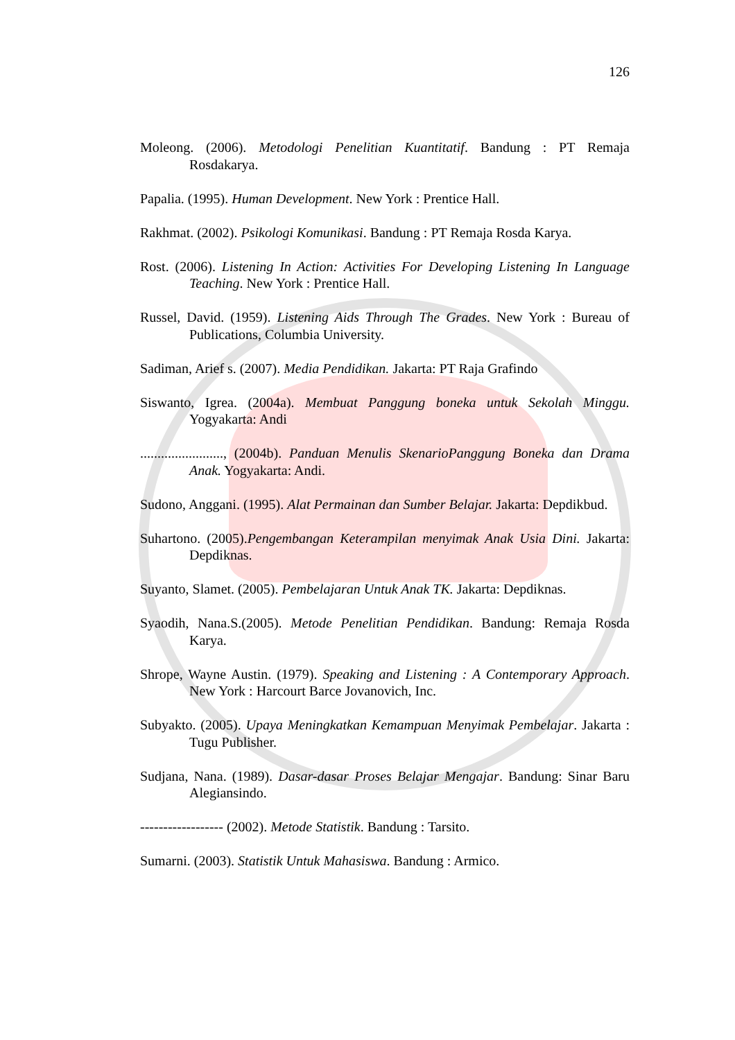126
Moleong. (2006). Metodologi Penelitian Kuantitatif. Bandung : PT Remaja Rosdakarya.
Papalia. (1995). Human Development. New York : Prentice Hall.
Rakhmat. (2002). Psikologi Komunikasi. Bandung : PT Remaja Rosda Karya.
Rost. (2006). Listening In Action: Activities For Developing Listening In Language Teaching. New York : Prentice Hall.
Russel, David. (1959). Listening Aids Through The Grades. New York : Bureau of Publications, Columbia University.
Sadiman, Arief s. (2007). Media Pendidikan. Jakarta: PT Raja Grafindo
Siswanto, Igrea. (2004a). Membuat Panggung boneka untuk Sekolah Minggu. Yogyakarta: Andi
........................, (2004b). Panduan Menulis SkenarioPanggung Boneka dan Drama Anak. Yogyakarta: Andi.
Sudono, Anggani. (1995). Alat Permainan dan Sumber Belajar. Jakarta: Depdikbud.
Suhartono. (2005).Pengembangan Keterampilan menyimak Anak Usia Dini. Jakarta: Depdiknas.
Suyanto, Slamet. (2005). Pembelajaran Untuk Anak TK. Jakarta: Depdiknas.
Syaodih, Nana.S.(2005). Metode Penelitian Pendidikan. Bandung: Remaja Rosda Karya.
Shrope, Wayne Austin. (1979). Speaking and Listening : A Contemporary Approach. New York : Harcourt Barce Jovanovich, Inc.
Subyakto. (2005). Upaya Meningkatkan Kemampuan Menyimak Pembelajar. Jakarta : Tugu Publisher.
Sudjana, Nana. (1989). Dasar-dasar Proses Belajar Mengajar. Bandung: Sinar Baru Alegiansindo.
------------------ (2002). Metode Statistik. Bandung : Tarsito.
Sumarni. (2003). Statistik Untuk Mahasiswa. Bandung : Armico.